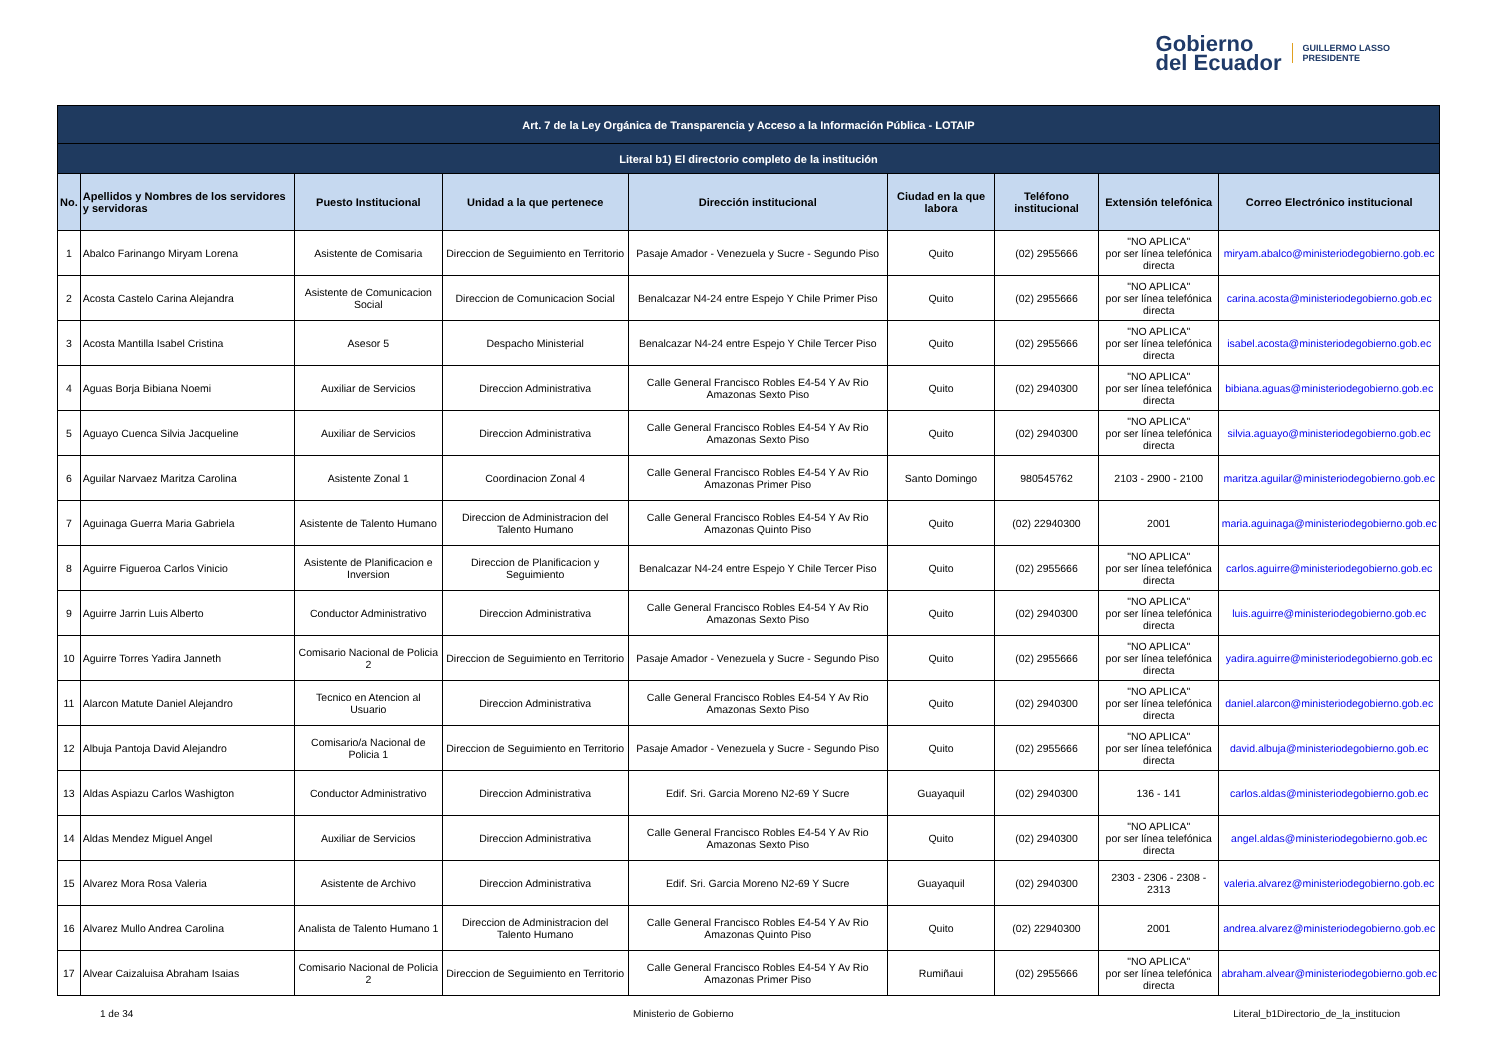Gobierno
del Ecuador
GUILLERMO LASSO
PRESIDENTE
| Art. 7 de la Ley Orgánica de Transparencia y Acceso a la Información Pública - LOTAIP | | | | | | | | |
| --- | --- | --- | --- | --- | --- | --- | --- | --- |
| Literal b1) El directorio completo de la institución | | | | | | | | |
| No. | Apellidos y Nombres de los servidores y servidoras | Puesto Institucional | Unidad a la que pertenece | Dirección institucional | Ciudad en la que labora | Teléfono institucional | Extensión telefónica | Correo Electrónico institucional |
| 1 | Abalco Farinango Miryam Lorena | Asistente de Comisaria | Direccion de Seguimiento en Territorio | Pasaje Amador - Venezuela y Sucre - Segundo Piso | Quito | (02) 2955666 | "NO APLICA" por ser línea telefónica directa | miryam.abalco@ministeriodegobierno.gob.ec |
| 2 | Acosta Castelo Carina Alejandra | Asistente de Comunicacion Social | Direccion de Comunicacion Social | Benalcazar N4-24 entre Espejo Y Chile Primer Piso | Quito | (02) 2955666 | "NO APLICA" por ser línea telefónica directa | carina.acosta@ministeriodegobierno.gob.ec |
| 3 | Acosta Mantilla Isabel Cristina | Asesor 5 | Despacho Ministerial | Benalcazar N4-24 entre Espejo Y Chile Tercer Piso | Quito | (02) 2955666 | "NO APLICA" por ser línea telefónica directa | isabel.acosta@ministeriodegobierno.gob.ec |
| 4 | Aguas Borja Bibiana Noemi | Auxiliar de Servicios | Direccion Administrativa | Calle General Francisco Robles E4-54 Y Av Rio Amazonas Sexto Piso | Quito | (02) 2940300 | "NO APLICA" por ser línea telefónica directa | bibiana.aguas@ministeriodegobierno.gob.ec |
| 5 | Aguayo Cuenca Silvia Jacqueline | Auxiliar de Servicios | Direccion Administrativa | Calle General Francisco Robles E4-54 Y Av Rio Amazonas Sexto Piso | Quito | (02) 2940300 | "NO APLICA" por ser línea telefónica directa | silvia.aguayo@ministeriodegobierno.gob.ec |
| 6 | Aguilar Narvaez Maritza Carolina | Asistente Zonal 1 | Coordinacion Zonal 4 | Calle General Francisco Robles E4-54 Y Av Rio Amazonas Primer Piso | Santo Domingo | 980545762 | 2103 - 2900 - 2100 | maritza.aguilar@ministeriodegobierno.gob.ec |
| 7 | Aguinaga Guerra Maria Gabriela | Asistente de Talento Humano | Direccion de Administracion del Talento Humano | Calle General Francisco Robles E4-54 Y Av Rio Amazonas Quinto Piso | Quito | (02) 22940300 | 2001 | maria.aguinaga@ministeriodegobierno.gob.ec |
| 8 | Aguirre Figueroa Carlos Vinicio | Asistente de Planificacion e Inversion | Direccion de Planificacion y Seguimiento | Benalcazar N4-24 entre Espejo Y Chile Tercer Piso | Quito | (02) 2955666 | "NO APLICA" por ser línea telefónica directa | carlos.aguirre@ministeriodegobierno.gob.ec |
| 9 | Aguirre Jarrin Luis Alberto | Conductor Administrativo | Direccion Administrativa | Calle General Francisco Robles E4-54 Y Av Rio Amazonas Sexto Piso | Quito | (02) 2940300 | "NO APLICA" por ser línea telefónica directa | luis.aguirre@ministeriodegobierno.gob.ec |
| 10 | Aguirre Torres Yadira Janneth | Comisario Nacional de Policia 2 | Direccion de Seguimiento en Territorio | Pasaje Amador - Venezuela y Sucre - Segundo Piso | Quito | (02) 2955666 | "NO APLICA" por ser línea telefónica directa | yadira.aguirre@ministeriodegobierno.gob.ec |
| 11 | Alarcon Matute Daniel Alejandro | Tecnico en Atencion al Usuario | Direccion Administrativa | Calle General Francisco Robles E4-54 Y Av Rio Amazonas Sexto Piso | Quito | (02) 2940300 | "NO APLICA" por ser línea telefónica directa | daniel.alarcon@ministeriodegobierno.gob.ec |
| 12 | Albuja Pantoja David Alejandro | Comisario/a Nacional de Policia 1 | Direccion de Seguimiento en Territorio | Pasaje Amador - Venezuela y Sucre - Segundo Piso | Quito | (02) 2955666 | "NO APLICA" por ser línea telefónica directa | david.albuja@ministeriodegobierno.gob.ec |
| 13 | Aldas Aspiazu Carlos Washigton | Conductor Administrativo | Direccion Administrativa | Edif. Sri. Garcia Moreno N2-69 Y Sucre | Guayaquil | (02) 2940300 | 136 - 141 | carlos.aldas@ministeriodegobierno.gob.ec |
| 14 | Aldas Mendez Miguel Angel | Auxiliar de Servicios | Direccion Administrativa | Calle General Francisco Robles E4-54 Y Av Rio Amazonas Sexto Piso | Quito | (02) 2940300 | "NO APLICA" por ser línea telefónica directa | angel.aldas@ministeriodegobierno.gob.ec |
| 15 | Alvarez Mora Rosa Valeria | Asistente de Archivo | Direccion Administrativa | Edif. Sri. Garcia Moreno N2-69 Y Sucre | Guayaquil | (02) 2940300 | 2303 - 2306 - 2308 - 2313 | valeria.alvarez@ministeriodegobierno.gob.ec |
| 16 | Alvarez Mullo Andrea Carolina | Analista de Talento Humano 1 | Direccion de Administracion del Talento Humano | Calle General Francisco Robles E4-54 Y Av Rio Amazonas Quinto Piso | Quito | (02) 22940300 | 2001 | andrea.alvarez@ministeriodegobierno.gob.ec |
| 17 | Alvear Caizaluisa Abraham Isaias | Comisario Nacional de Policia 2 | Direccion de Seguimiento en Territorio | Calle General Francisco Robles E4-54 Y Av Rio Amazonas Primer Piso | Rumiñaui | (02) 2955666 | "NO APLICA" por ser línea telefónica directa | abraham.alvear@ministeriodegobierno.gob.ec |
1 de 34 Ministerio de Gobierno Literal_b1Directorio_de_la_institucion